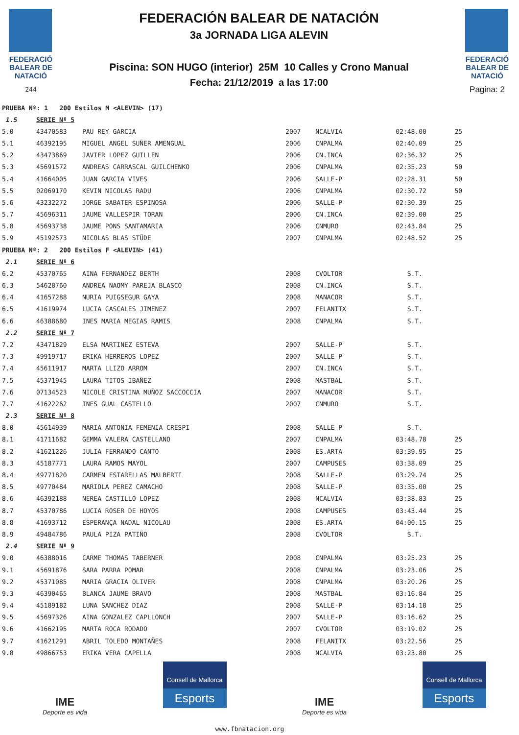FEDERACIÓ
BALEAR DE
NATACIÓ
244
FEDERACIÓN BALEAR DE NATACIÓN
3a JORNADA LIGA ALEVIN
Piscina: SON HUGO (interior) 25M 10 Calles y Crono Manual
Fecha: 21/12/2019 a las 17:00
FEDERACIÓ
BALEAR DE
NATACIÓ
Pagina: 2
| PRUEBA Nº: 1 200 Estilos M <ALEVIN> (17) | | | | | | |
| 1.5 | SERIE Nº 5 | | | | | |
| 5.0 | 43470583 | PAU REY GARCIA | 2007 | NCALVIA | 02:48.00 | 25 |
| 5.1 | 46392195 | MIGUEL ANGEL SUÑER AMENGUAL | 2006 | CNPALMA | 02:40.09 | 25 |
| 5.2 | 43473869 | JAVIER LOPEZ GUILLEN | 2006 | CN.INCA | 02:36.32 | 25 |
| 5.3 | 45691572 | ANDREAS CARRASCAL GUILCHENKO | 2006 | CNPALMA | 02:35.23 | 50 |
| 5.4 | 41664005 | JUAN GARCIA VIVES | 2006 | SALLE-P | 02:28.31 | 50 |
| 5.5 | 02069170 | KEVIN NICOLAS RADU | 2006 | CNPALMA | 02:30.72 | 50 |
| 5.6 | 43232272 | JORGE SABATER ESPINOSA | 2006 | SALLE-P | 02:30.39 | 25 |
| 5.7 | 45696311 | JAUME VALLESPIR TORAN | 2006 | CN.INCA | 02:39.00 | 25 |
| 5.8 | 45693738 | JAUME PONS SANTAMARIA | 2006 | CNMURO | 02:43.84 | 25 |
| 5.9 | 45192573 | NICOLAS BLAS STÜDE | 2007 | CNPALMA | 02:48.52 | 25 |
| PRUEBA Nº: 2 200 Estilos F <ALEVIN> (41) | | | | | | |
| 2.1 | SERIE Nº 6 | | | | | |
| 6.2 | 45370765 | AINA FERNANDEZ BERTH | 2008 | CVOLTOR | S.T. | |
| 6.3 | 54628760 | ANDREA NAOMY PAREJA BLASCO | 2008 | CN.INCA | S.T. | |
| 6.4 | 41657288 | NURIA PUIGSEGUR GAYA | 2008 | MANACOR | S.T. | |
| 6.5 | 41619974 | LUCIA CASCALES JIMENEZ | 2007 | FELANITX | S.T. | |
| 6.6 | 46388680 | INES MARIA MEGIAS RAMIS | 2008 | CNPALMA | S.T. | |
| 2.2 | SERIE Nº 7 | | | | | |
| 7.2 | 43471829 | ELSA MARTINEZ ESTEVA | 2007 | SALLE-P | S.T. | |
| 7.3 | 49919717 | ERIKA HERREROS LOPEZ | 2007 | SALLE-P | S.T. | |
| 7.4 | 45611917 | MARTA LLIZO ARROM | 2007 | CN.INCA | S.T. | |
| 7.5 | 45371945 | LAURA TITOS IBAÑEZ | 2008 | MASTBAL | S.T. | |
| 7.6 | 07134523 | NICOLE CRISTINA MUÑOZ SACCOCCIA | 2007 | MANACOR | S.T. | |
| 7.7 | 41622262 | INES GUAL CASTELLO | 2007 | CNMURO | S.T. | |
| 2.3 | SERIE Nº 8 | | | | | |
| 8.0 | 45614939 | MARIA ANTONIA FEMENIA CRESPI | 2008 | SALLE-P | S.T. | |
| 8.1 | 41711682 | GEMMA VALERA CASTELLANO | 2007 | CNPALMA | 03:48.78 | 25 |
| 8.2 | 41621226 | JULIA FERRANDO CANTO | 2008 | ES.ARTA | 03:39.95 | 25 |
| 8.3 | 45187771 | LAURA RAMOS MAYOL | 2007 | CAMPUSES | 03:38.09 | 25 |
| 8.4 | 49771820 | CARMEN ESTARELLAS MALBERTI | 2008 | SALLE-P | 03:29.74 | 25 |
| 8.5 | 49770484 | MARIOLA PEREZ CAMACHO | 2008 | SALLE-P | 03:35.00 | 25 |
| 8.6 | 46392188 | NEREA CASTILLO LOPEZ | 2008 | NCALVIA | 03:38.83 | 25 |
| 8.7 | 45370786 | LUCIA ROSER DE HOYOS | 2008 | CAMPUSES | 03:43.44 | 25 |
| 8.8 | 41693712 | ESPERANÇA NADAL NICOLAU | 2008 | ES.ARTA | 04:00.15 | 25 |
| 8.9 | 49484786 | PAULA PIZA PATIÑO | 2008 | CVOLTOR | S.T. | |
| 2.4 | SERIE Nº 9 | | | | | |
| 9.0 | 46388016 | CARME THOMAS TABERNER | 2008 | CNPALMA | 03:25.23 | 25 |
| 9.1 | 45691876 | SARA PARRA POMAR | 2008 | CNPALMA | 03:23.06 | 25 |
| 9.2 | 45371085 | MARIA GRACIA OLIVER | 2008 | CNPALMA | 03:20.26 | 25 |
| 9.3 | 46390465 | BLANCA JAUME BRAVO | 2008 | MASTBAL | 03:16.84 | 25 |
| 9.4 | 45189182 | LUNA SANCHEZ DIAZ | 2008 | SALLE-P | 03:14.18 | 25 |
| 9.5 | 45697326 | AINA GONZALEZ CAPLLONCH | 2007 | SALLE-P | 03:16.62 | 25 |
| 9.6 | 41662195 | MARTA ROCA RODADO | 2007 | CVOLTOR | 03:19.02 | 25 |
| 9.7 | 41621291 | ABRIL TOLEDO MONTAÑES | 2008 | FELANITX | 03:22.56 | 25 |
| 9.8 | 49866753 | ERIKA VERA CAPELLA | 2008 | NCALVIA | 03:23.80 | 25 |
IME
Deporte es vida
Consell de Mallorca
Esports
IME
Deporte es vida
Consell de Mallorca
Esports
www.fbnatacion.org